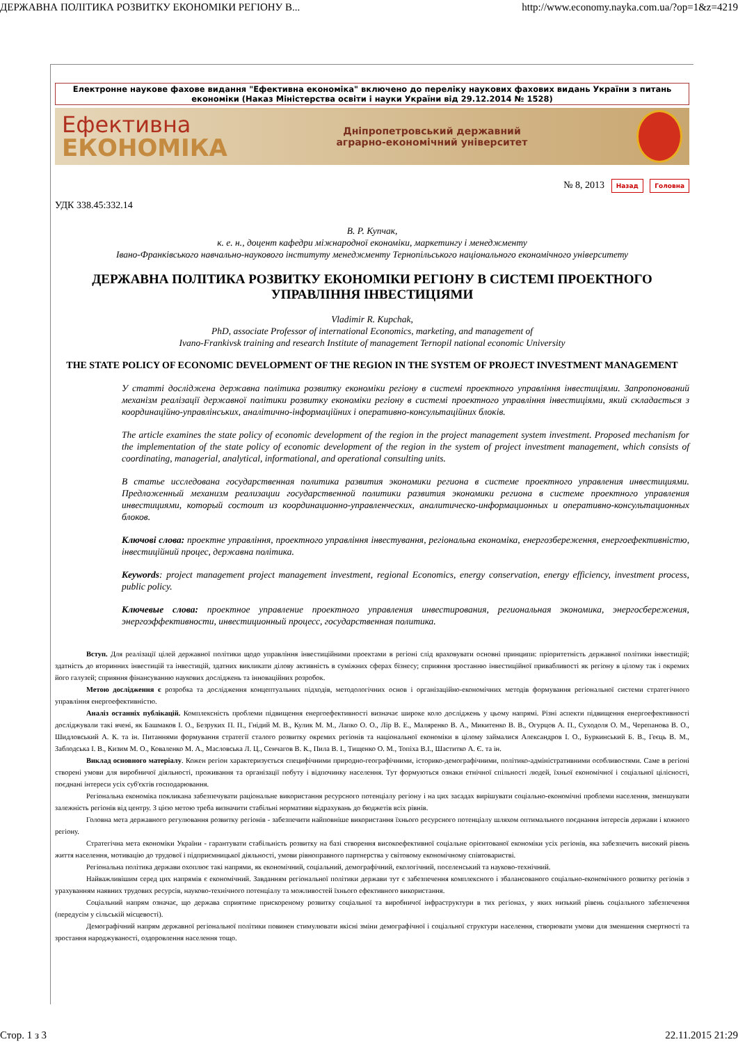ДЕРЖАВНА ПОЛІТИКА РОЗВИТКУ ЕКОНОМІКИ РЕГІОНУ В... http://www.economy.nayka.com.ua/?op=1&z=4219
Електронне наукове фахове видання "Ефективна економіка" включено до переліку наукових фахових видань України з питань економіки (Наказ Міністерства освіти і науки України від 29.12.2014 № 1528)
Ефективна
ЕКОНОМІКА
Дніпропетровський державний
аграрно-економічний університет
№ 8, 2013 Назад Головна
УДК 338.45:332.14
В. Р. Купчак,
к. е. н., доцент кафедри міжнародної економіки, маркетингу і менеджменту
Івано-Франківського навчально-наукового інституту менеджменту Тернопільського національного економічного університету
ДЕРЖАВНА ПОЛІТИКА РОЗВИТКУ ЕКОНОМІКИ РЕГІОНУ В СИСТЕМІ ПРОЕКТНОГО УПРАВЛІННЯ ІНВЕСТИЦІЯМИ
Vladimir R. Kupchak,
PhD, associate Professor of international Economics, marketing, and management of
Ivano-Frankivsk training and research Institute of management Ternopil national economic University
THE STATE POLICY OF ECONOMIC DEVELOPMENT OF THE REGION IN THE SYSTEM OF PROJECT INVESTMENT MANAGEMENT
У статті досліджена державна політика розвитку економіки регіону в системі проектного управління інвестиціями. Запропонований механізм реалізації державної політики розвитку економіки регіону в системі проектного управління інвестиціями, який складається з координаційно-управлінських, аналітично-інформаційних і оперативно-консультаційних блоків.
The article examines the state policy of economic development of the region in the project management system investment. Proposed mechanism for the implementation of the state policy of economic development of the region in the system of project investment management, which consists of coordinating, managerial, analytical, informational, and operational consulting units.
В статье исследована государственная политика развития экономики региона в системе проектного управления инвестициями. Предложенный механизм реализации государственной политики развития экономики региона в системе проектного управления инвестициями, который состоит из координационно-управленческих, аналитическо-информационных и оперативно-консультационных блоков.
Ключові слова: проектне управління, проектного управління інвестування, регіональна економіка, енергозбереження, енергоефективністю, інвестиційний процес, державна політика.
Keywords: project management project management investment, regional Economics, energy conservation, energy efficiency, investment process, public policy.
Ключевые слова: проектное управление проектного управления инвестирования, региональная экономика, энергосбережения, энергоэффективности, инвестиционный процесс, государственная политика.
Вступ. Для реалізації цілей державної політики щодо управління інвестиційними проектами в регіоні слід враховувати основні принципи: пріоритетність державної політики інвестицій; здатність до вторинних інвестицій та інвестицій, здатних викликати ділову активність в суміжних сферах бізнесу; сприяння зростанню інвестиційної привабливості як регіону в цілому так і окремих його галузей; сприяння фінансуванню наукових досліджень та інноваційних розробок.
Метою дослідження є розробка та дослідження концептуальних підходів, методологічних основ і організаційно-економічних методів формування регіональної системи стратегічного управління енергоефективністю.
Аналіз останніх публікацій. Комплексність проблеми підвищення енергоефективності визначає широке коло досліджень у цьому напрямі. Різні аспекти підвищення енергоефективності досліджували такі вчені, як Башмаков І. О., Безруких П. П., Гнідий М. В., Кулик М. М., Лапко О. О., Лір В. Е., Маляренко В. А., Микитенко В. В., Огурцов А. П., Суходоля О. М., Черепанова В. О., Шидловський А. К. та ін. Питаннями формування стратегії сталого розвитку окремих регіонів та національної економіки в цілому займалися Александров І. О., Буркинський Б. В., Геєць В. М., Заблодська І. В., Кизим М. О., Коваленко М. А., Масловська Л. Ц., Сенчагов В. К., Пила В. І., Тищенко О. М., Топіха В.І., Шаститко А. Є. та ін.
Виклад основного матеріалу. Кожен регіон характеризується специфічними природно-географічними, історико-демографічними, політико-адміністративними особливостями. Саме в регіоні створені умови для виробничої діяльності, проживання та організації побуту і відпочинку населення. Тут формуються ознаки етнічної спільності людей, їхньої економічної і соціальної цілісності, поєднані інтереси усіх суб'єктів господарювання.
Регіональна економіка покликана забезпечувати раціональне використання ресурсного потенціалу регіону і на цих засадах вирішувати соціально-економічні проблеми населення, зменшувати залежність регіонів від центру. З цією метою треба визначити стабільні нормативи відрахувань до бюджетів всіх рівнів.
Головна мета державного регулювання розвитку регіонів - забезпечити найповніше використання їхнього ресурсного потенціалу шляхом оптимального поєднання інтересів держави і кожного регіону.
Стратегічна мета економіки України - гарантувати стабільність розвитку на базі створення високоефективної соціальне орієнтованої економіки усіх регіонів, яка забезпечить високий рівень життя населення, мотивацію до трудової і підприємницької діяльності, умови рівноправного партнерства у світовому економічному співтоваристві.
Регіональна політика держави охоплює такі напрями, як економічний, соціальний, демографічний, екологічний, поселенський та науково-технічний.
Найважливішим серед цих напрямів є економічний. Завданням регіональної політики держави тут є забезпечення комплексного і збалансованого соціально-економічного розвитку регіонів з урахуванням наявних трудових ресурсів, науково-технічного потенціалу та можливостей їхнього ефективного використання.
Соціальний напрям означає, що держава сприятиме прискореному розвитку соціальної та виробничої інфраструктури в тих регіонах, у яких низький рівень соціального забезпечення (передусім у сільській місцевості).
Демографічний напрям державної регіональної політики повинен стимулювати якісні зміни демографічної і соціальної структури населення, створювати умови для зменшення смертності та зростання народжуваності, оздоровлення населення тощо.
Стор. 1 з 3 22.11.2015 21:29